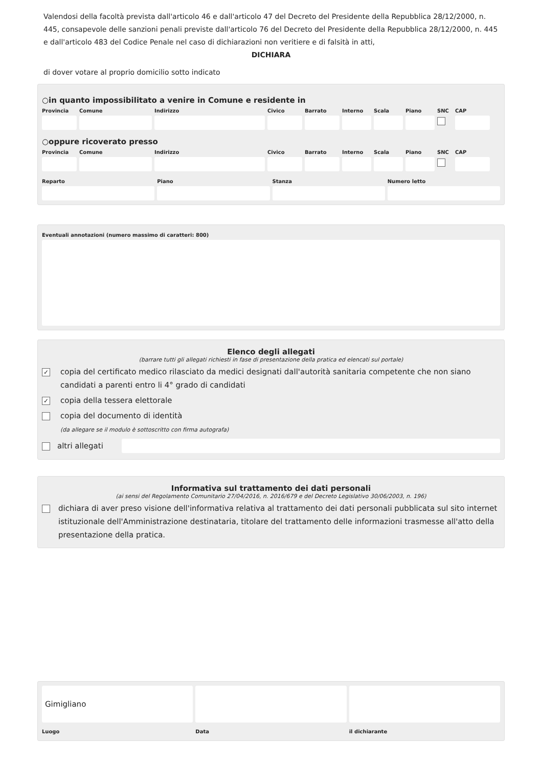Valendosi della facoltà prevista dall'articolo 46 e dall'articolo 47 del Decreto del Presidente della Repubblica 28/12/2000, n. 445, consapevole delle sanzioni penali previste dall'articolo 76 del Decreto del Presidente della Repubblica 28/12/2000, n. 445 e dall'articolo 483 del Codice Penale nel caso di dichiarazioni non veritiere e di falsità in atti,
DICHIARA
di dover votare al proprio domicilio sotto indicato
○in quanto impossibilitato a venire in Comune e residente in
Provincia
Comune Indirizzo Civico Barrato Interno
Scala Piano SNC CAP
○oppure ricoverato presso
Provincia
Comune Indirizzo Civico Barrato Interno
Scala Piano SNC CAP
Reparto Piano Stanza Numero letto
Eventuali annotazioni (numero massimo di caratteri: 800)
Elenco degli allegati
(barrare tutti gli allegati richiesti in fase di presentazione della pratica ed elencati sul portale)
✓ copia del certificato medico rilasciato da medici designati dall'autorità sanitaria competente che non siano candidati a parenti entro li 4° grado di candidati
✓ copia della tessera elettorale
copia del documento di identità
(da allegare se il modulo è sottoscritto con firma autografa)
altri allegati
Informativa sul trattamento dei dati personali
(ai sensi del Regolamento Comunitario 27/04/2016, n. 2016/679 e del Decreto Legislativo 30/06/2003, n. 196)
dichiara di aver preso visione dell'informativa relativa al trattamento dei dati personali pubblicata sul sito internet istituzionale dell'Amministrazione destinataria, titolare del trattamento delle informazioni trasmesse all'atto della presentazione della pratica.
Gimigliano
Luogo
Data il dichiarante